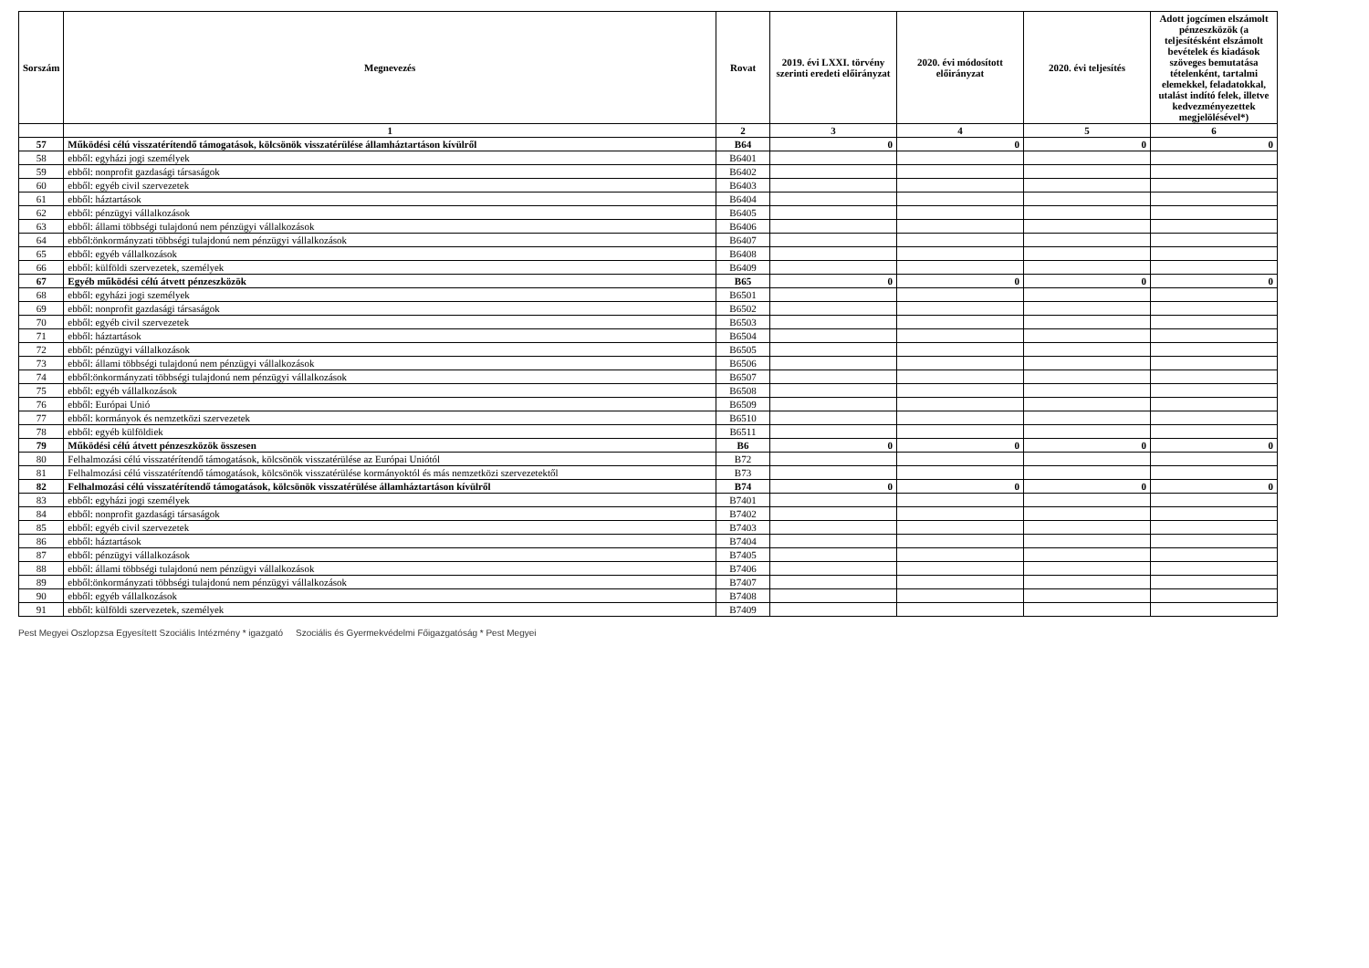| Sorszám | Megnevezés | Rovat | 2019. évi LXXI. törvény szerinti eredeti előirányzat | 2020. évi módosított előirányzat | 2020. évi teljesítés | Adott jogcímen elszámolt pénzeszközök (a teljesítésként elszámolt bevételek és kiadások szöveges bemutatása tételenként, tartalmi elemekkel, feladatokkal, utalást indító felek, illetve kedvezményezettek megjelölésével*) |
| --- | --- | --- | --- | --- | --- | --- |
| | 1 | 2 | 3 | 4 | 5 | 6 |
| 57 | Működési célú visszatérítendő támogatások, kölcsönök visszatérülése államháztartáson kívülről | B64 | 0 | 0 | 0 | 0 |
| 58 | ebből: egyházi jogi személyek | B6401 | | | | |
| 59 | ebből: nonprofit gazdasági társaságok | B6402 | | | | |
| 60 | ebből: egyéb civil szervezetek | B6403 | | | | |
| 61 | ebből: háztartások | B6404 | | | | |
| 62 | ebből: pénzügyi vállalkozások | B6405 | | | | |
| 63 | ebből: állami többségi tulajdonú nem pénzügyi vállalkozások | B6406 | | | | |
| 64 | ebből:önkormányzati többségi tulajdonú nem pénzügyi vállalkozások | B6407 | | | | |
| 65 | ebből: egyéb vállalkozások | B6408 | | | | |
| 66 | ebből: külföldi szervezetek, személyek | B6409 | | | | |
| 67 | Egyéb működési célú átvett pénzeszközök | B65 | 0 | 0 | 0 | 0 |
| 68 | ebből: egyházi jogi személyek | B6501 | | | | |
| 69 | ebből: nonprofit gazdasági társaságok | B6502 | | | | |
| 70 | ebből: egyéb civil szervezetek | B6503 | | | | |
| 71 | ebből: háztartások | B6504 | | | | |
| 72 | ebből: pénzügyi vállalkozások | B6505 | | | | |
| 73 | ebből: állami többségi tulajdonú nem pénzügyi vállalkozások | B6506 | | | | |
| 74 | ebből:önkormányzati többségi tulajdonú nem pénzügyi vállalkozások | B6507 | | | | |
| 75 | ebből: egyéb vállalkozások | B6508 | | | | |
| 76 | ebből: Európai Unió | B6509 | | | | |
| 77 | ebből: kormányok és nemzetközi szervezetek | B6510 | | | | |
| 78 | ebből: egyéb külföldiek | B6511 | | | | |
| 79 | Működési célú átvett pénzeszközök összesen | B6 | 0 | 0 | 0 | 0 |
| 80 | Felhalmozási célú visszatérítendő támogatások, kölcsönök visszatérülése az Európai Uniótól | B72 | | | | |
| 81 | Felhalmozási célú visszatérítendő támogatások, kölcsönök visszatérülése kormányoktól és más nemzetközi szervezetektől | B73 | | | | |
| 82 | Felhalmozási célú visszatérítendő támogatások, kölcsönök visszatérülése államháztartáson kívülről | B74 | 0 | 0 | 0 | 0 |
| 83 | ebből: egyházi jogi személyek | B7401 | | | | |
| 84 | ebből: nonprofit gazdasági társaságok | B7402 | | | | |
| 85 | ebből: egyéb civil szervezetek | B7403 | | | | |
| 86 | ebből: háztartások | B7404 | | | | |
| 87 | ebből: pénzügyi vállalkozások | B7405 | | | | |
| 88 | ebből: állami többségi tulajdonú nem pénzügyi vállalkozások | B7406 | | | | |
| 89 | ebből:önkormányzati többségi tulajdonú nem pénzügyi vállalkozások | B7407 | | | | |
| 90 | ebből: egyéb vállalkozások | B7408 | | | | |
| 91 | ebből: külföldi szervezetek, személyek | B7409 | | | | |
Pest Megyei Oszlopzsa Egyesített Szociális Intézmény * igazgató Szociális és Gyermekvédelmi Főigazgatóság * Pest Megyei